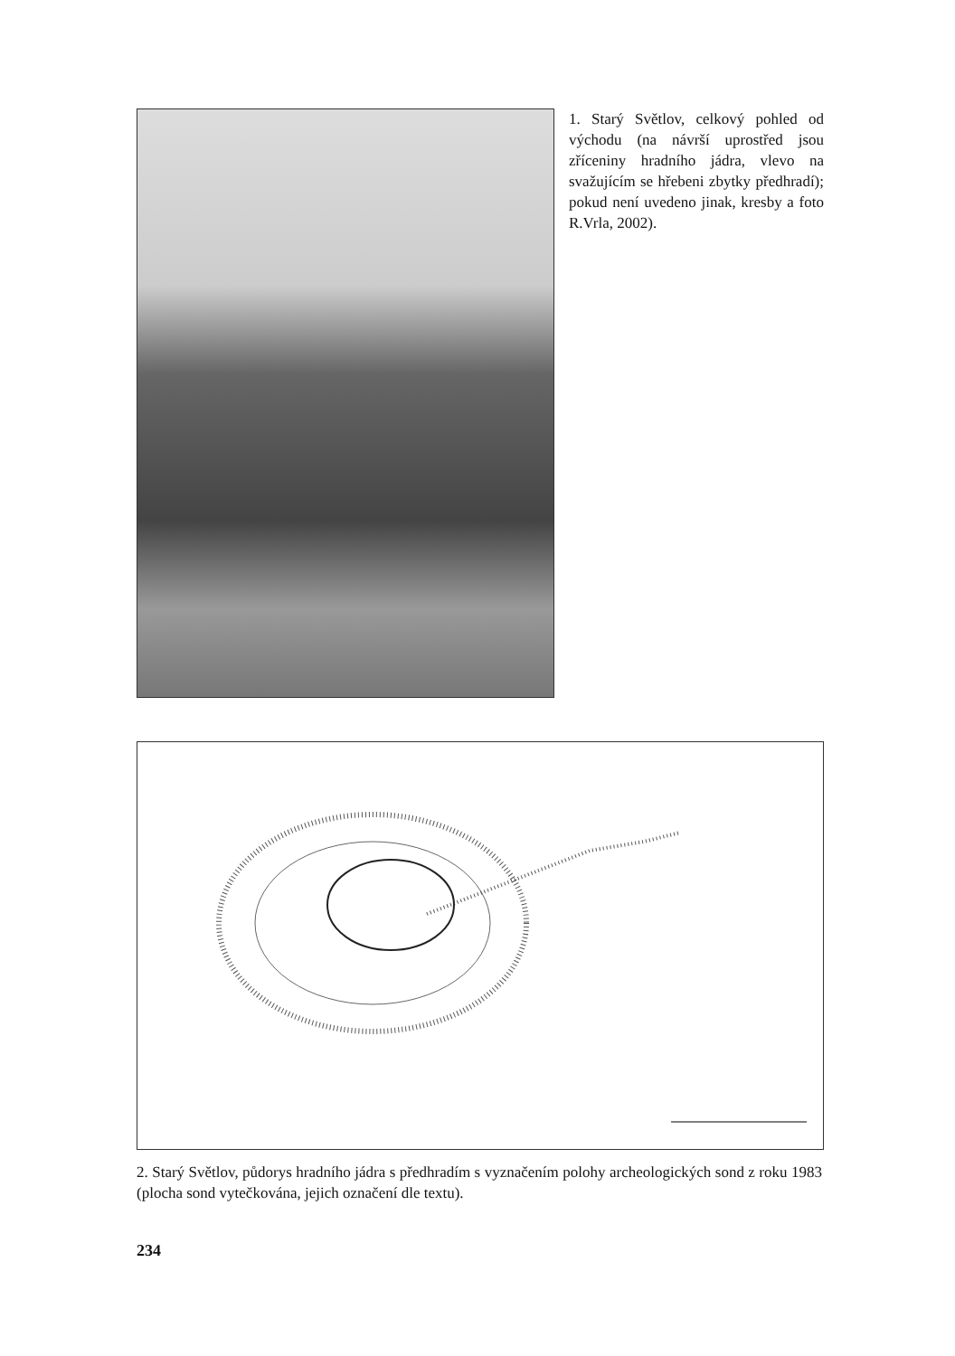1. Starý Světlov, celkový pohled od východu (na návrší uprostřed jsou zříceniny hradního jádra, vlevo na svažujícím se hřebeni zbytky před­hradí); pokud není uvedeno jinak, kresby a foto R.Vrla, 2002).
2. Starý Světlov, půdorys hradního jádra s předhradím s vyznačením polohy archeologických sond z roku 1983 (plocha sond vytečkována, jejich označení dle textu).
234